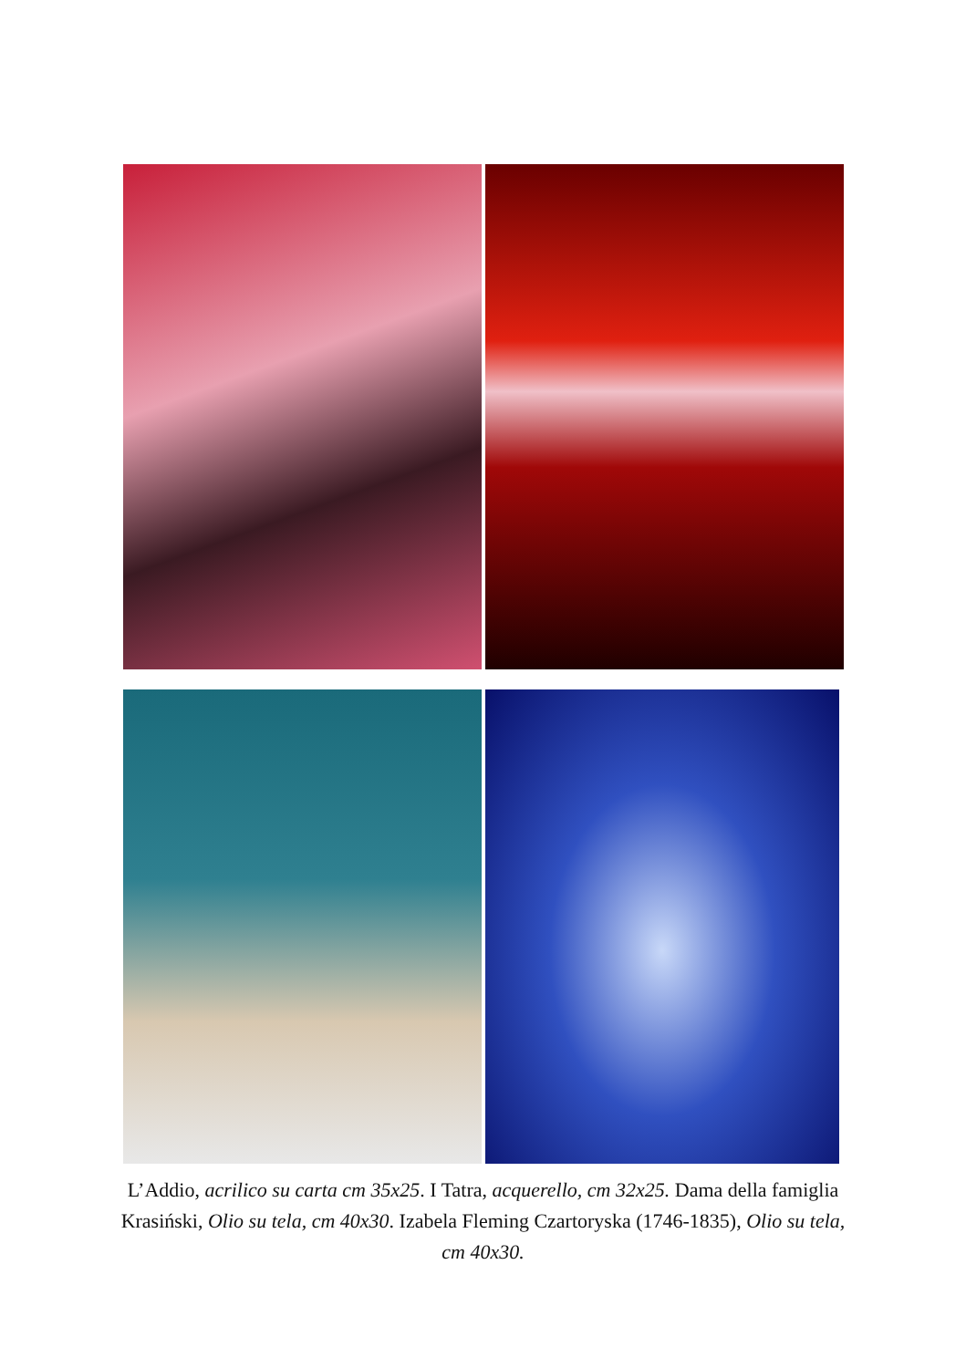L’Addio, acrilico su carta cm 35x25. I Tatra, acquerello, cm 32x25. Dama della famiglia Krasiński, Olio su tela, cm 40x30. Izabela Fleming Czartoryska (1746-1835), Olio su tela, cm 40x30.